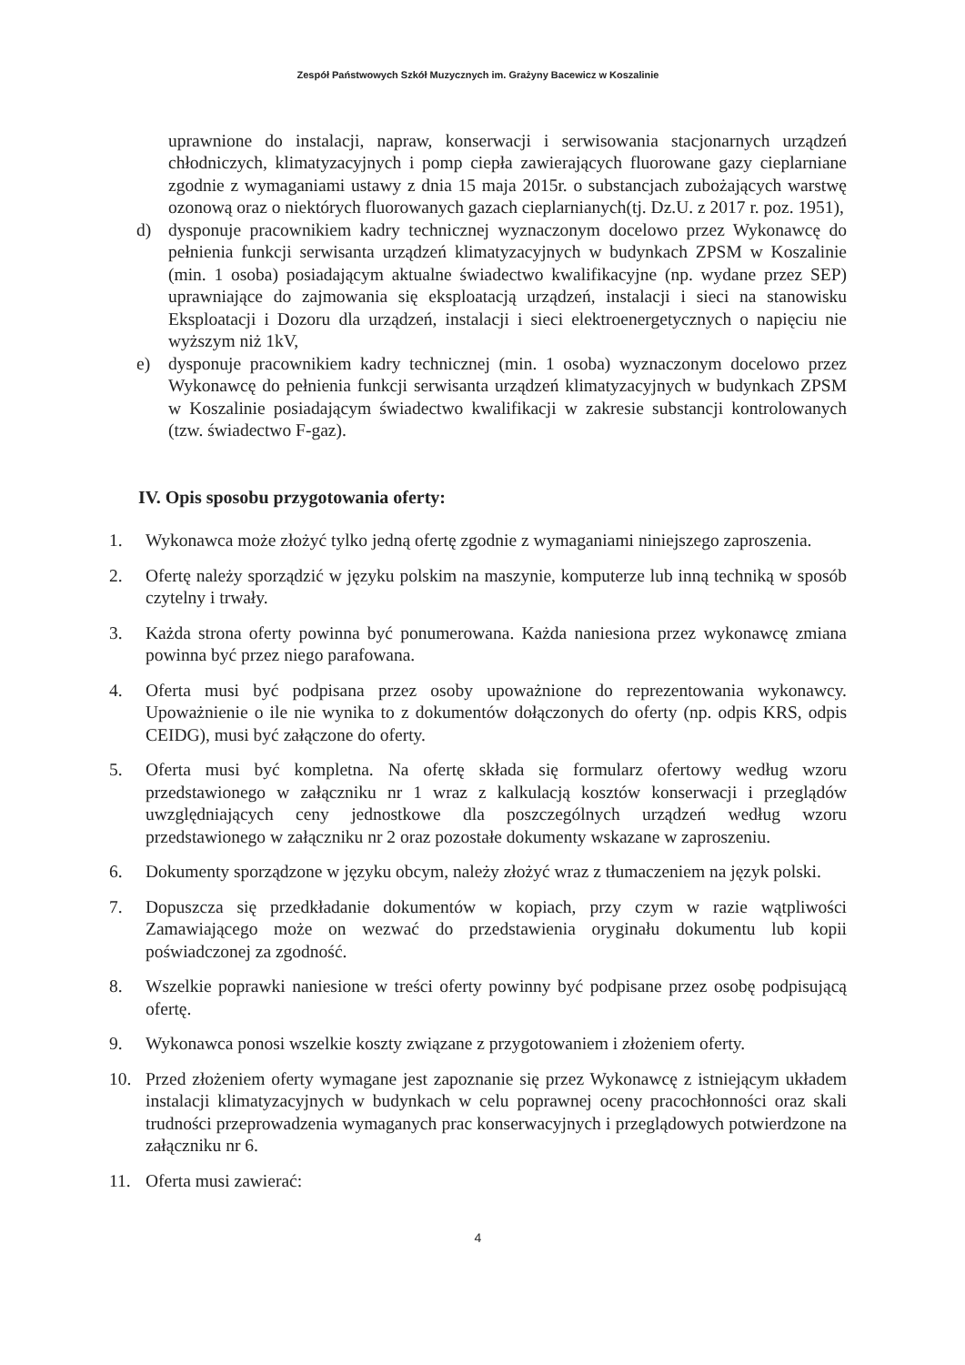Zespół Państwowych Szkół Muzycznych im. Grażyny Bacewicz w Koszalinie
uprawnione do instalacji, napraw, konserwacji i serwisowania stacjonarnych urządzeń chłodniczych, klimatyzacyjnych i pomp ciepła zawierających fluorowane gazy cieplarniane zgodnie z wymaganiami ustawy z dnia 15 maja 2015r. o substancjach zubożających warstwę ozonową oraz o niektórych fluorowanych gazach cieplarnianych(tj. Dz.U. z 2017 r. poz. 1951),
d) dysponuje pracownikiem kadry technicznej wyznaczonym docelowo przez Wykonawcę do pełnienia funkcji serwisanta urządzeń klimatyzacyjnych w budynkach ZPSM w Koszalinie (min. 1 osoba) posiadającym aktualne świadectwo kwalifikacyjne (np. wydane przez SEP) uprawniające do zajmowania się eksploatacją urządzeń, instalacji i sieci na stanowisku Eksploatacji i Dozoru dla urządzeń, instalacji i sieci elektroenergetycznych o napięciu nie wyższym niż 1kV,
e) dysponuje pracownikiem kadry technicznej (min. 1 osoba) wyznaczonym docelowo przez Wykonawcę do pełnienia funkcji serwisanta urządzeń klimatyzacyjnych w budynkach ZPSM w Koszalinie posiadającym świadectwo kwalifikacji w zakresie substancji kontrolowanych (tzw. świadectwo F-gaz).
IV. Opis sposobu przygotowania oferty:
1. Wykonawca może złożyć tylko jedną ofertę zgodnie z wymaganiami niniejszego zaproszenia.
2. Ofertę należy sporządzić w języku polskim na maszynie, komputerze lub inną techniką w sposób czytelny i trwały.
3. Każda strona oferty powinna być ponumerowana. Każda naniesiona przez wykonawcę zmiana powinna być przez niego parafowana.
4. Oferta musi być podpisana przez osoby upoważnione do reprezentowania wykonawcy. Upoważnienie o ile nie wynika to z dokumentów dołączonych do oferty (np. odpis KRS, odpis CEIDG), musi być załączone do oferty.
5. Oferta musi być kompletna. Na ofertę składa się formularz ofertowy według wzoru przedstawionego w załączniku nr 1 wraz z kalkulacją kosztów konserwacji i przeglądów uwzględniających ceny jednostkowe dla poszczególnych urządzeń według wzoru przedstawionego w załączniku nr 2 oraz pozostałe dokumenty wskazane w zaproszeniu.
6. Dokumenty sporządzone w języku obcym, należy złożyć wraz z tłumaczeniem na język polski.
7. Dopuszcza się przedkładanie dokumentów w kopiach, przy czym w razie wątpliwości Zamawiającego może on wezwać do przedstawienia oryginału dokumentu lub kopii poświadczonej za zgodność.
8. Wszelkie poprawki naniesione w treści oferty powinny być podpisane przez osobę podpisującą ofertę.
9. Wykonawca ponosi wszelkie koszty związane z przygotowaniem i złożeniem oferty.
10. Przed złożeniem oferty wymagane jest zapoznanie się przez Wykonawcę z istniejącym układem instalacji klimatyzacyjnych w budynkach w celu poprawnej oceny pracochłonności oraz skali trudności przeprowadzenia wymaganych prac konserwacyjnych i przeglądowych potwierdzone na załączniku nr 6.
11. Oferta musi zawierać:
4